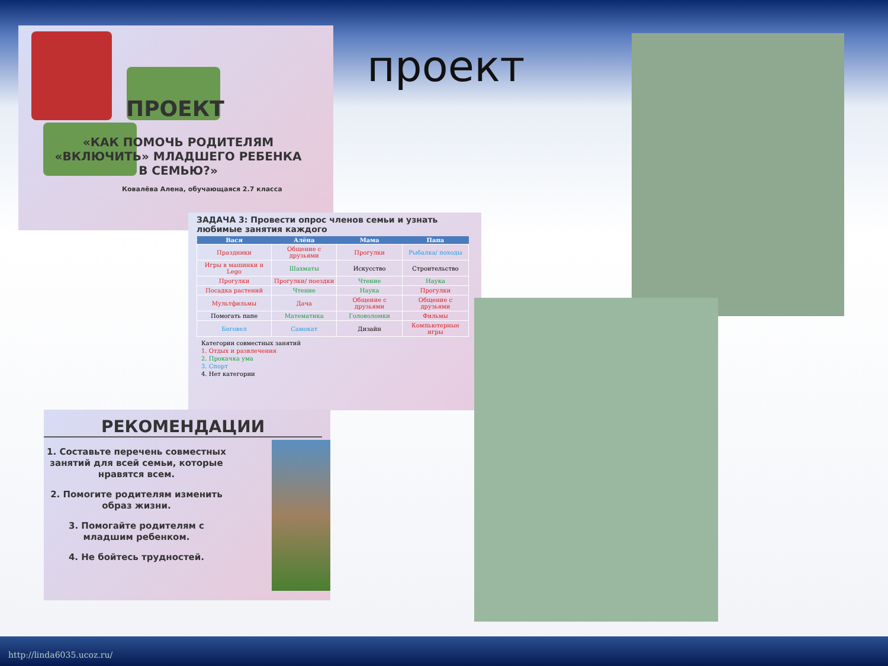ПРОЕКТ
«КАК ПОМОЧЬ РОДИТЕЛЯМ «ВКЛЮЧИТЬ» МЛАДШЕГО РЕБЕНКА В СЕМЬЮ?»
Ковалёва Алена, обучающаяся 2.7 класса
проект
ЗАДАЧА 3: Провести опрос членов семьи и узнать любимые занятия каждого
| Вася | Алёна | Мама | Папа |
| --- | --- | --- | --- |
| Праздники | Общение с друзьями | Прогулки | Рыбалка/ походы |
| Игры в машинки и Lego | Шахматы | Искусство | Строительство |
| Прогулки | Прогулки/ поездки | Чтение | Наука |
| Посадка растений | Чтение | Наука | Прогулки |
| Мультфильмы | Дача | Общение с друзьями | Общение с друзьями |
| Помогать папе | Математика | Головоломки | Фильмы |
| Беговел | Самокат | Дизайн | Компьютерные игры |
Категории совместных занятий
1. Отдых и развлечения
2. Прокачка ума
3. Спорт
4. Нет категории
РЕКОМЕНДАЦИИ
1. Составьте перечень совместных занятий для всей семьи, которые нравятся всем.
2. Помогите родителям изменить образ жизни.
3. Помогайте родителям с младшим ребенком.
4. Не бойтесь трудностей.
http://linda6035.ucoz.ru/